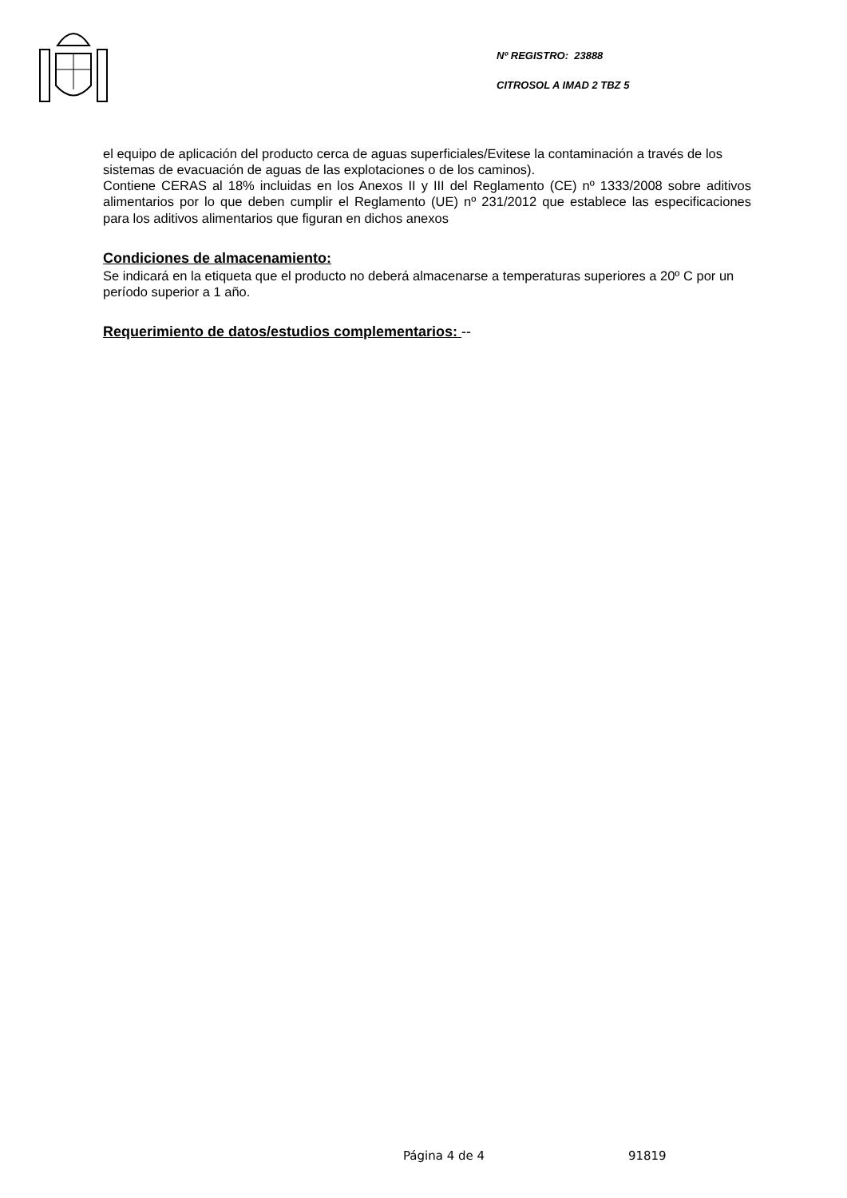Nº REGISTRO: 23888
CITROSOL A IMAD 2 TBZ 5
el equipo de aplicación del producto cerca de aguas superficiales/Evitese la contaminación a través de los sistemas de evacuación de aguas de las explotaciones o de los caminos).
Contiene CERAS al 18% incluidas en los Anexos II y III del Reglamento (CE) nº 1333/2008 sobre aditivos alimentarios por lo que deben cumplir el Reglamento (UE) nº 231/2012 que establece las especificaciones para los aditivos alimentarios que figuran en dichos anexos
Condiciones de almacenamiento:
Se indicará en la etiqueta que el producto no deberá almacenarse a temperaturas superiores a 20º C por un período superior a 1 año.
Requerimiento de datos/estudios complementarios: --
Página 4 de 4 91819